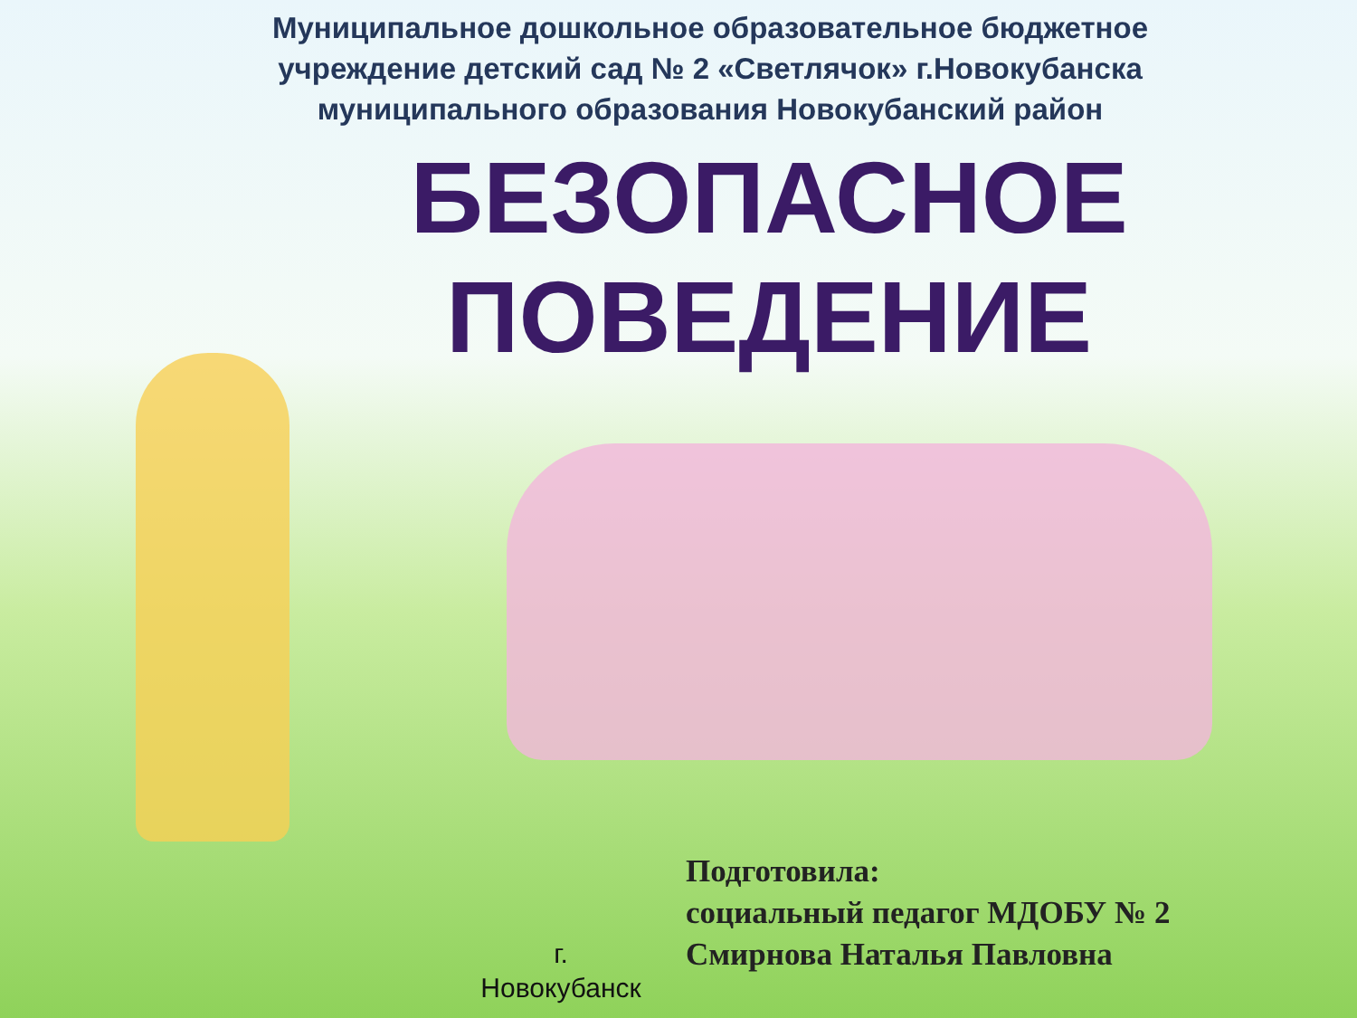Муниципальное дошкольное образовательное бюджетное учреждение детский сад № 2 «Светлячок» г.Новокубанска муниципального образования Новокубанский район
БЕЗОПАСНОЕ ПОВЕДЕНИЕ
Подготовила:
социальный педагог МДОБУ № 2
Смирнова Наталья Павловна
г.
Новокубанск